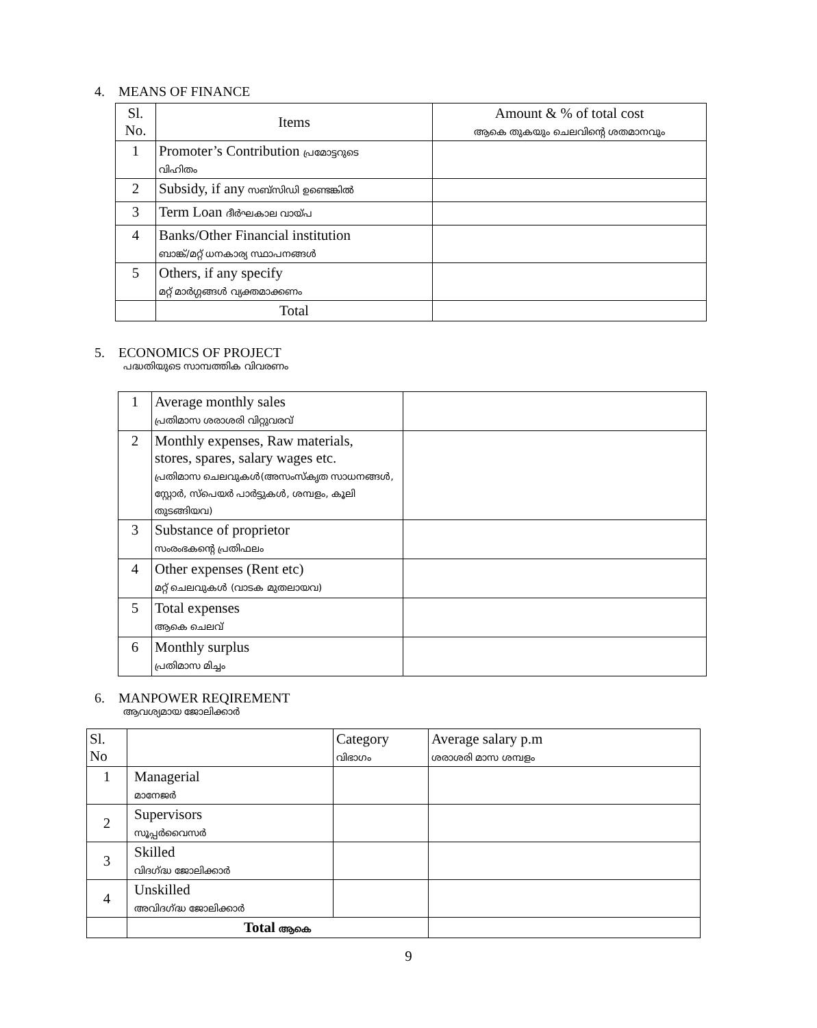4. MEANS OF FINANCE
| Sl. No. | Items | Amount & % of total cost ആകെ തുകയും ചെലവിന്റെ ശതമാനവും |
| --- | --- | --- |
| 1 | Promoter’s Contribution പ്രമോട്ടറുടെ വിഹിതം | |
| 2 | Subsidy, if any സബ്സിഡി ഉണ്ടെങ്കിൽ | |
| 3 | Term Loan ദീർഘകാല വായ്പ | |
| 4 | Banks/Other Financial institution ബാങ്ക്/മറ്റ് ധനകാര്യ സ്ഥാപനങ്ങൾ | |
| 5 | Others, if any specify മറ്റ് മാർഗ്ഗങ്ങൾ വ്യക്തമാക്കണം | |
| | Total | |
5. ECONOMICS OF PROJECT
പദ്ധതിയുടെ സാമ്പത്തിക വിവരണം
| 1 | Average monthly sales പ്രതിമാസ ശരാശരി വിറ്റുവരവ് | |
| 2 | Monthly expenses, Raw materials, stores, spares, salary wages etc. പ്രതിമാസ ചെലവുകൾ(അസംസ്കൃത സാധനങ്ങൾ, സ്റ്റോർ, സ്പെയർ പാർട്ടുകൾ, ശമ്പളം, കൂലി തുടങ്ങിയവ) | |
| 3 | Substance of proprietor സംരംഭകന്റെ പ്രതിഫലം | |
| 4 | Other expenses (Rent etc) മറ്റ് ചെലവുകൾ (വാടക മുതലായവ) | |
| 5 | Total expenses ആകെ ചെലവ് | |
| 6 | Monthly surplus പ്രതിമാസ മിച്ചം | |
6. MANPOWER REQIREMENT
ആവശ്യമായ ജോലിക്കാർ
| Sl. No | | Category വിഭാഗം | Average salary p.m ശരാശരി മാസ ശമ്പളം |
| --- | --- | --- | --- |
| 1 | Managerial മാനേജർ | | |
| 2 | Supervisors സൂപ്പർവൈസർ | | |
| 3 | Skilled വിദഗ്ദ്ധ ജോലിക്കാർ | | |
| 4 | Unskilled അവിദഗ്ദ്ധ ജോലിക്കാർ | | |
| | Total ആകെ | | |
9